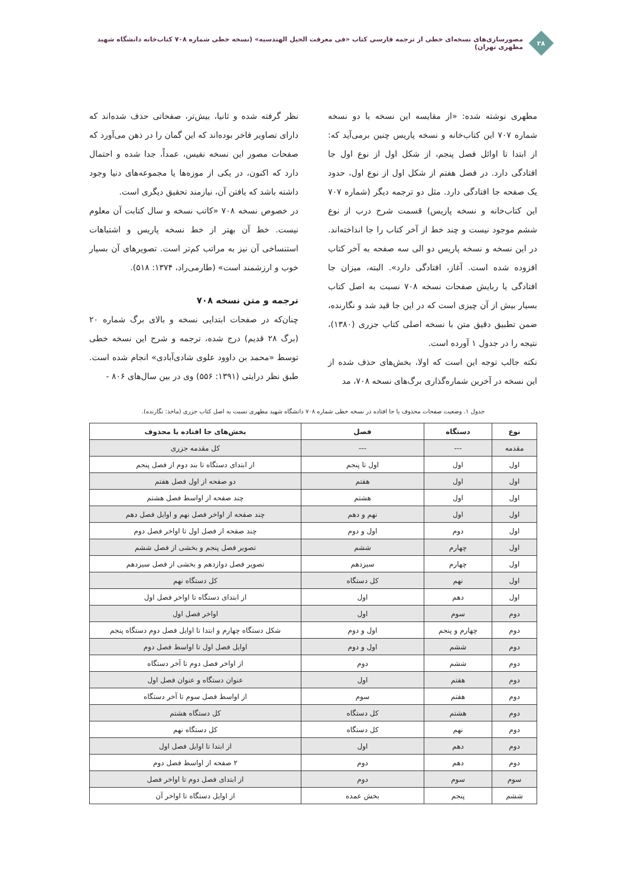۲۸
مصورسازی‌های نسخه‌ای خطی از ترجمه فارسی کتاب «فی معرفت الحیل الهندسیه» (نسخه خطی شماره ۷۰۸ کتاب‌خانه دانشگاه شهید مطهری تهران)
مطهری نوشته شده: «از مقایسه این نسخه با دو نسخه شماره ۷۰۷ این کتاب‌خانه و نسخه پاریس چنین برمی‌آید که: از ابتدا تا اوائل فصل پنجم، از شکل اول از نوع اول جا افتادگی دارد. در فصل هفتم از شکل اول از نوع اول، حدود یک صفحه جا افتادگی دارد. مثل دو ترجمه دیگر (شماره ۷۰۷ این کتاب‌خانه و نسخه پاریس) قسمت شرح درب از نوع ششم موجود نیست و چند خط از آخر کتاب را جا انداخته‌اند. در این نسخه و نسخه پاریس دو الی سه صفحه به آخر کتاب افزوده شده است. آغاز، افتادگی دارد». البته، میزان جا افتادگی یا ربایش صفحات نسخه ۷۰۸ نسبت به اصل کتاب بسیار بیش از آن چیزی است که در این جا قید شد و نگارنده، ضمن تطبیق دقیق متن با نسخه اصلی کتاب جزری (۱۳۸۰)، نتیجه را در جدول ۱ آورده است.
نکته جالب توجه این است که اولا، بخش‌های حذف شده از این نسخه در آخرین شماره‌گذاری برگ‌های نسخه ۷۰۸، مد
نظر گرفته شده و ثانیا، بیش‌تر، صفحاتی حذف شده‌اند که دارای تصاویر فاخر بوده‌اند که این گمان را در ذهن می‌آورد که صفحات مصور این نسخه نفیس، عمداً، جدا شده و احتمال دارد که اکنون، در یکی از موزه‌ها یا مجموعه‌های دنیا وجود داشته باشد که یافتن آن، نیازمند تحقیق دیگری است.
در خصوص نسخه ۷۰۸ «کاتب نسخه و سال کتابت آن معلوم نیست. خط آن بهتر از خط نسخه پاریس و اشتباهات استنساخی آن نیز به مراتب کم‌تر است. تصویرهای آن بسیار خوب و ارزشمند است» (طارمی‌راد، ۱۳۷۴: ۵۱۸).
ترجمه و متن نسخه ۷۰۸
چنان‌که در صفحات ابتدایی نسخه و بالای برگ شماره ۲۰ (برگ ۲۸ قدیم) درج شده، ترجمه و شرح این نسخه خطی توسط «محمد بن داوود علوی شادی‌آبادی» انجام شده است. طبق نظر درایتی (۱۳۹۱: ۵۵۶) وی در بین سال‌های ۸۰۶ -
جدول ۱. وضعیت صفحات محذوف یا جا افتاده در نسخه خطی شماره ۷۰۸ دانشگاه شهید مطهری نسبت به اصل کتاب جزری (ماخذ: نگارنده).
| نوع | دستگاه | فصل | بخش‌های جا افتاده یا محذوف |
| --- | --- | --- | --- |
| مقدمه | --- | --- | کل مقدمه جزری |
| اول | اول | اول تا پنجم | از ابتدای دستگاه تا بند دوم از فصل پنجم |
| اول | اول | هفتم | دو صفحه از اول فصل هفتم |
| اول | اول | هشتم | چند صفحه از اواسط فصل هشتم |
| اول | اول | نهم و دهم | چند صفحه از اواخر فصل نهم و اوایل فصل دهم |
| اول | دوم | اول و دوم | چند صفحه از فصل اول تا اواخر فصل دوم |
| اول | چهارم | ششم | تصویر فصل پنجم و بخشی از فصل ششم |
| اول | چهارم | سیزدهم | تصویر فصل دوازدهم و بخشی از فصل سیزدهم |
| اول | نهم | کل دستگاه | کل دستگاه نهم |
| اول | دهم | اول | از ابتدای دستگاه تا اواخر فصل اول |
| دوم | سوم | اول | اواخر فصل اول |
| دوم | چهارم و پنجم | اول و دوم | شکل دستگاه چهارم و ابتدا تا اوایل فصل دوم دستگاه پنجم |
| دوم | ششم | اول و دوم | اوایل فصل اول تا اواسط فصل دوم |
| دوم | ششم | دوم | از اواخر فصل دوم تا آخر دستگاه |
| دوم | هفتم | اول | عنوان دستگاه و عنوان فصل اول |
| دوم | هفتم | سوم | از اواسط فصل سوم تا آخر دستگاه |
| دوم | هشتم | کل دستگاه | کل دستگاه هشتم |
| دوم | نهم | کل دستگاه | کل دستگاه نهم |
| دوم | دهم | اول | از ابتدا تا اوایل فصل اول |
| دوم | دهم | دوم | ۲ صفحه از اواسط فصل دوم |
| سوم | سوم | دوم | از ابتدای فصل دوم تا اواخر فصل |
| ششم | پنجم | بخش عمده | از اوایل دستگاه تا اواخر آن |